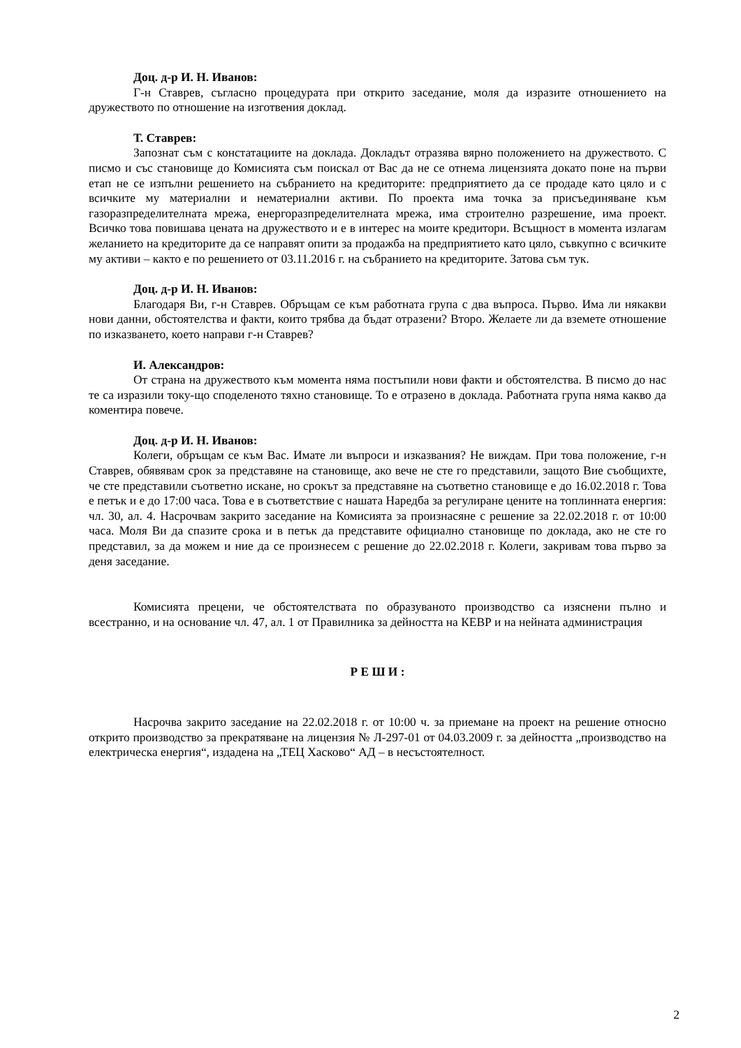Доц. д-р И. Н. Иванов:
Г-н Ставрев, съгласно процедурата при открито заседание, моля да изразите отношението на дружеството по отношение на изготвения доклад.
Т. Ставрев:
Запознат съм с констатациите на доклада. Докладът отразява вярно положението на дружеството. С писмо и със становище до Комисията съм поискал от Вас да не се отнема лицензията докато поне на първи етап не се изпълни решението на събранието на кредиторите: предприятието да се продаде като цяло и с всичките му материални и нематериални активи. По проекта има точка за присъединяване към газоразпределителната мрежа, енергоразпределителната мрежа, има строително разрешение, има проект. Всичко това повишава цената на дружеството и е в интерес на моите кредитори. Всъщност в момента излагам желанието на кредиторите да се направят опити за продажба на предприятието като цяло, съвкупно с всичките му активи – както е по решението от 03.11.2016 г. на събранието на кредиторите. Затова съм тук.
Доц. д-р И. Н. Иванов:
Благодаря Ви, г-н Ставрев. Обръщам се към работната група с два въпроса. Първо. Има ли някакви нови данни, обстоятелства и факти, които трябва да бъдат отразени? Второ. Желаете ли да вземете отношение по изказването, което направи г-н Ставрев?
И. Александров:
От страна на дружеството към момента няма постъпили нови факти и обстоятелства. В писмо до нас те са изразили току-що споделеното тяхно становище. То е отразено в доклада. Работната група няма какво да коментира повече.
Доц. д-р И. Н. Иванов:
Колеги, обръщам се към Вас. Имате ли въпроси и изказвания? Не виждам. При това положение, г-н Ставрев, обявявам срок за представяне на становище, ако вече не сте го представили, защото Вие съобщихте, че сте представили съответно искане, но срокът за представяне на съответно становище е до 16.02.2018 г. Това е петък и е до 17:00 часа. Това е в съответствие с нашата Наредба за регулиране цените на топлинната енергия: чл. 30, ал. 4. Насрочвам закрито заседание на Комисията за произнасяне с решение за 22.02.2018 г. от 10:00 часа. Моля Ви да спазите срока и в петък да представите официално становище по доклада, ако не сте го представил, за да можем и ние да се произнесем с решение до 22.02.2018 г. Колеги, закривам това първо за деня заседание.
Комисията прецени, че обстоятелствата по образуваното производство са изяснени пълно и всестранно, и на основание чл. 47, ал. 1 от Правилника за дейността на КЕВР и на нейната администрация
Р Е Ш И :
Насрочва закрито заседание на 22.02.2018 г. от 10:00 ч. за приемане на проект на решение относно открито производство за прекратяване на лицензия № Л-297-01 от 04.03.2009 г. за дейността „производство на електрическа енергия“, издадена на „ТЕЦ Хасково“ АД – в несъстоятелност.
2